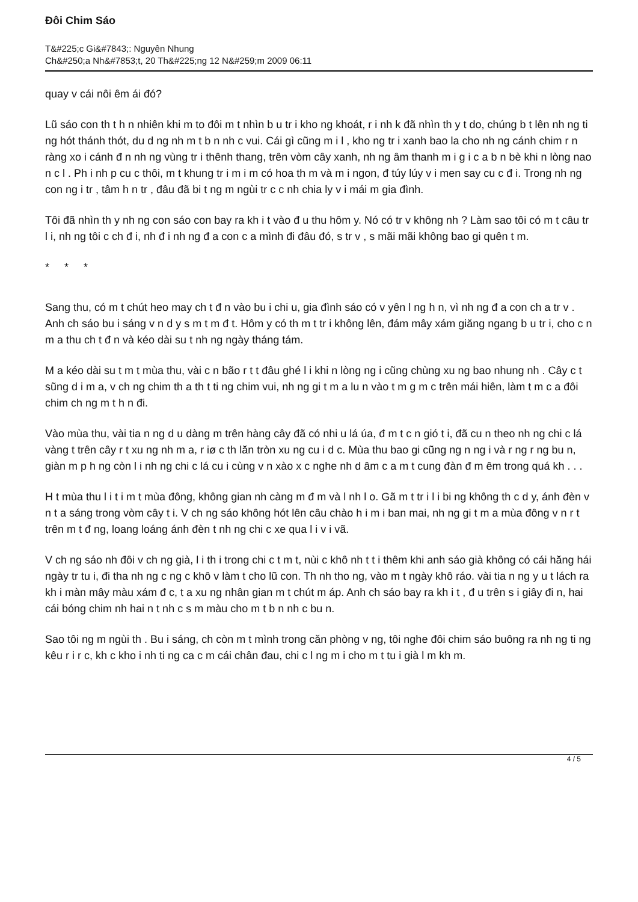Đôi Chim Sáo
T&#225;c Gi&#7843;: Nguyên Nhung
Ch&#250;a Nh&#7853;t, 20 Th&#225;ng 12 N&#259;m 2009 06:11
quay v cái nôi êm ái đó?
Lũ sáo con th t h n nhiên khi m to đôi m t nhìn b u tr i kho ng khoát, r i nh k đã nhìn th y t do, chúng b t lên nh ng ti ng hót thánh thót, du d ng nh m t b n nh c vui. Cái gì cũng m i l , kho ng tr i xanh bao la cho nh ng cánh chim r n ràng xo i cánh đ n nh ng vùng tr i thênh thang, trên vòm cây xanh, nh ng âm thanh m i g i c a b n bè khi n lòng nao n c l . Ph i nh p cu c thôi, m t khung tr i m i m có hoa th m và m i ngon, đ túy lúy v i men say cu c đ i. Trong nh ng con ng i tr , tâm h n tr , đâu đã bi t ng m ngùi tr c c nh chia ly v i mái m gia đình.
Tôi đã nhìn th y nh ng con sáo con bay ra kh i t vào đ u thu hôm y. Nó có tr v không nh ? Làm sao tôi có m t câu tr l i, nh ng tôi c ch đ i, nh đ i nh ng đ a con c a mình đi đâu đó, s tr v , s mãi mãi không bao gi quên t m.
* * *
Sang thu, có m t chút heo may ch t đ n vào bu i chi u, gia đình sáo có v yên l ng h n, vì nh ng đ a con ch a tr v . Anh ch sáo bu i sáng v n d y s m t m đ t. Hôm y có th m t tr i không lên, đám mây xám giăng ngang b u tr i, cho c n m a thu ch t đ n và kéo dài su t nh ng ngày tháng tám.
M a kéo dài su t m t mùa thu, vài c n bão r t t đâu ghé l i khi n lòng ng i cũng chùng xu ng bao nhung nh . Cây c t sũng d i m a, v ch ng chim th a th t ti ng chim vui, nh ng gi t m a lu n vào t m g m c trên mái hiên, làm t m c a đôi chim ch ng m t h n đi.
Vào mùa thu, vài tia n ng d u dàng m trên hàng cây đã có nhi u lá úa, đ m t c n gió t i, đã cu n theo nh ng chi c lá vàng t trên cây r t xu ng nh m a, r iø c th lăn tròn xu ng cu i d c. Mùa thu bao gi cũng ng n ng i và r ng r ng bu n, giàn m p h ng còn l i nh ng chi c lá cu i cùng v n xào x c nghe nh d âm c a m t cung đàn đ m êm trong quá kh . . .
H t mùa thu l i t i m t mùa đông, không gian nh càng m đ m và l nh l o. Gã m t tr i l i bi ng không th c d y, ánh đèn v n t a sáng trong vòm cây t i. V ch ng sáo không hót lên câu chào h i m i ban mai, nh ng gi t m a mùa đông v n r t trên m t đ ng, loang loáng ánh đèn t nh ng chi c xe qua l i v i vã.
V ch ng sáo nh đôi v ch ng già, l i th i trong chi c t m t, nùi c khô nh t t i thêm khi anh sáo già không có cái hăng hái ngày tr tu i, đi tha nh ng c ng c khô v làm t cho lũ con. Th nh tho ng, vào m t ngày khô ráo. vài tia n ng y u t lách ra kh i màn mây màu xám đ c, t a xu ng nhân gian m t chút m áp. Anh ch sáo bay ra kh i t , đ u trên s i giây đi n, hai cái bóng chim nh hai n t nh c s m màu cho m t b n nh c bu n.
Sao tôi ng m ngùi th . Bu i sáng, ch còn m t mình trong căn phòng v ng, tôi nghe đôi chim sáo buông ra nh ng ti ng kêu r i r c, kh c kho i nh ti ng ca c m cái chân đau, chi c l ng m i cho m t tu i già l m kh m.
4 / 5